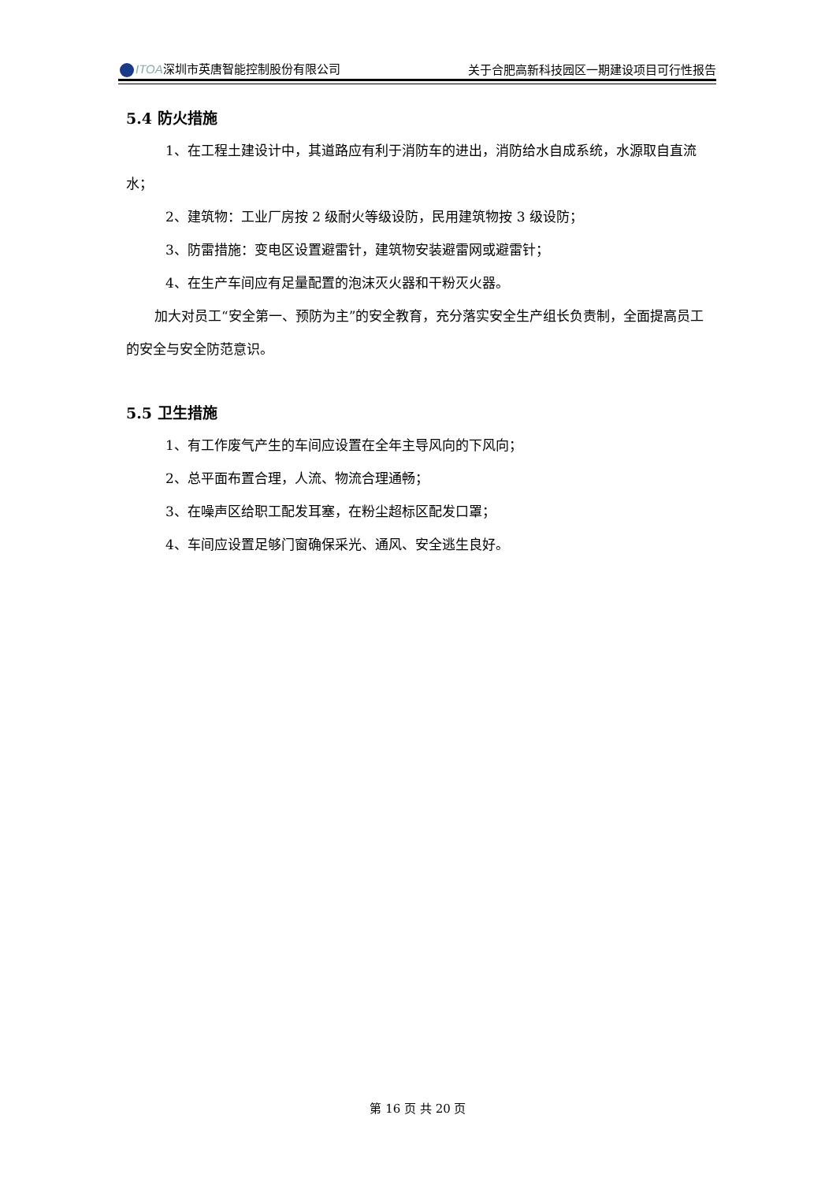ITOA深圳市英唐智能控制股份有限公司 关于合肥高新科技园区一期建设项目可行性报告
5.4 防火措施
1、在工程土建设计中，其道路应有利于消防车的进出，消防给水自成系统，水源取自直流水；
2、建筑物：工业厂房按 2 级耐火等级设防，民用建筑物按 3 级设防；
3、防雷措施：变电区设置避雷针，建筑物安装避雷网或避雷针；
4、在生产车间应有足量配置的泡沫灭火器和干粉灭火器。
加大对员工“安全第一、预防为主”的安全教育，充分落实安全生产组长负责制，全面提高员工的安全与安全防范意识。
5.5 卫生措施
1、有工作废气产生的车间应设置在全年主导风向的下风向；
2、总平面布置合理，人流、物流合理通畅；
3、在噪声区给职工配发耳塞，在粉尘超标区配发口罩；
4、车间应设置足够门窗确保采光、通风、安全逃生良好。
第 16 页 共 20 页